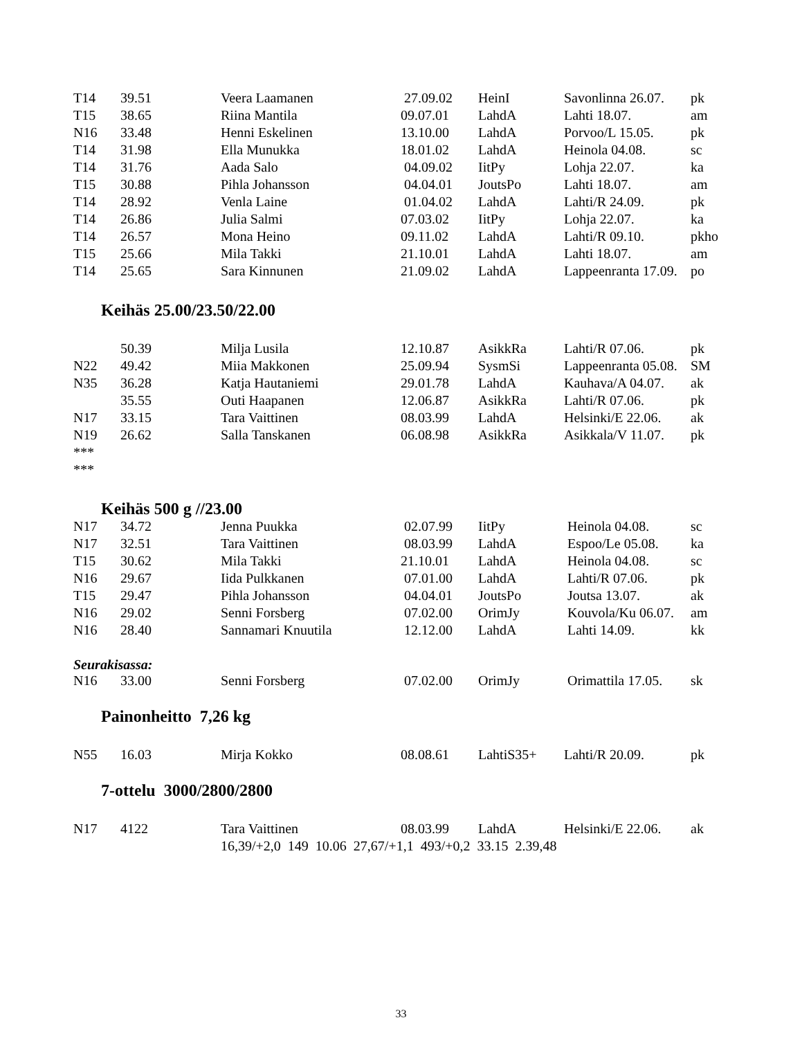| T14 | 39.51 | Veera Laamanen | 27.09.02 | HeinI | Savonlinna 26.07. | pk |
| T15 | 38.65 | Riina Mantila | 09.07.01 | LahdA | Lahti 18.07. | am |
| N16 | 33.48 | Henni Eskelinen | 13.10.00 | LahdA | Porvoo/L 15.05. | pk |
| T14 | 31.98 | Ella Munukka | 18.01.02 | LahdA | Heinola 04.08. | sc |
| T14 | 31.76 | Aada Salo | 04.09.02 | IitPy | Lohja 22.07. | ka |
| T15 | 30.88 | Pihla Johansson | 04.04.01 | JoutsPo | Lahti 18.07. | am |
| T14 | 28.92 | Venla Laine | 01.04.02 | LahdA | Lahti/R 24.09. | pk |
| T14 | 26.86 | Julia Salmi | 07.03.02 | IitPy | Lohja 22.07. | ka |
| T14 | 26.57 | Mona Heino | 09.11.02 | LahdA | Lahti/R 09.10. | pkho |
| T15 | 25.66 | Mila Takki | 21.10.01 | LahdA | Lahti 18.07. | am |
| T14 | 25.65 | Sara Kinnunen | 21.09.02 | LahdA | Lappeenranta 17.09. | po |
Keihäs 25.00/23.50/22.00
| | 50.39 | Milja Lusila | 12.10.87 | AsikkRa | Lahti/R 07.06. | pk |
| N22 | 49.42 | Miia Makkonen | 25.09.94 | SysmSi | Lappeenranta 05.08. | SM |
| N35 | 36.28 | Katja Hautaniemi | 29.01.78 | LahdA | Kauhava/A 04.07. | ak |
| | 35.55 | Outi Haapanen | 12.06.87 | AsikkRa | Lahti/R 07.06. | pk |
| N17 | 33.15 | Tara Vaittinen | 08.03.99 | LahdA | Helsinki/E 22.06. | ak |
| N19 | 26.62 | Salla Tanskanen | 06.08.98 | AsikkRa | Asikkala/V 11.07. | pk |
| *** | | | | | | |
| *** | | | | | | |
Keihäs 500 g //23.00
| N17 | 34.72 | Jenna Puukka | 02.07.99 | IitPy | Heinola 04.08. | sc |
| N17 | 32.51 | Tara Vaittinen | 08.03.99 | LahdA | Espoo/Le 05.08. | ka |
| T15 | 30.62 | Mila Takki | 21.10.01 | LahdA | Heinola 04.08. | sc |
| N16 | 29.67 | Iida Pulkkanen | 07.01.00 | LahdA | Lahti/R 07.06. | pk |
| T15 | 29.47 | Pihla Johansson | 04.04.01 | JoutsPo | Joutsa 13.07. | ak |
| N16 | 29.02 | Senni Forsberg | 07.02.00 | OrimJy | Kouvola/Ku 06.07. | am |
| N16 | 28.40 | Sannamari Knuutila | 12.12.00 | LahdA | Lahti 14.09. | kk |
Seurakisassa:
| N16 | 33.00 | Senni Forsberg | 07.02.00 | OrimJy | Orimattila 17.05. | sk |
Painonheitto 7,26 kg
| N55 | 16.03 | Mirja Kokko | 08.08.61 | LahtiS35+ | Lahti/R 20.09. | pk |
7-ottelu 3000/2800/2800
| N17 | 4122 | Tara Vaittinen | 08.03.99 | LahdA | Helsinki/E 22.06. | ak |
| | | 16,39/+2,0 149 10.06 27,67/+1,1 493/+0,2 33.15 2.39,48 | | | | |
33